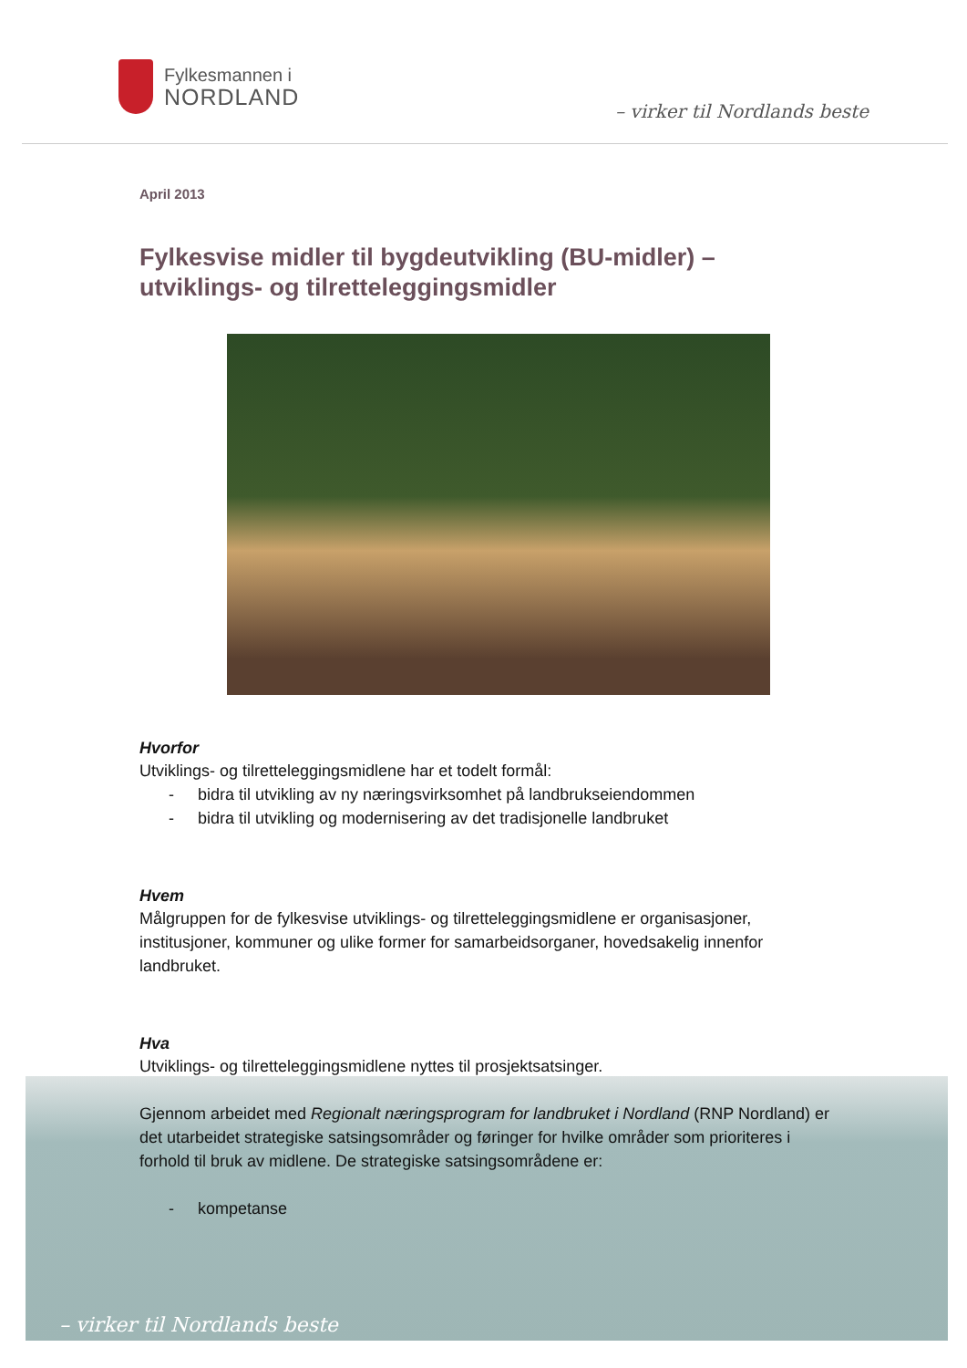Fylkesmannen i
NORDLAND
– virker til Nordlands beste
– virker til Nordlands beste
April 2013
Fylkesvise midler til bygdeutvikling (BU-midler) – utviklings- og tilretteleggingsmidler
Hvorfor
Utviklings- og tilretteleggingsmidlene har et todelt formål:
- bidra til utvikling av ny næringsvirksomhet på landbrukseiendommen
- bidra til utvikling og modernisering av det tradisjonelle landbruket
Hvem
Målgruppen for de fylkesvise utviklings- og tilretteleggingsmidlene er organisasjoner, institusjoner, kommuner og ulike former for samarbeidsorganer, hovedsakelig innenfor landbruket.
Hva
Utviklings- og tilretteleggingsmidlene nyttes til prosjektsatsinger.
Gjennom arbeidet med Regionalt næringsprogram for landbruket i Nordland (RNP Nordland) er det utarbeidet strategiske satsingsområder og føringer for hvilke områder som prioriteres i forhold til bruk av midlene. De strategiske satsingsområdene er:
- kompetanse